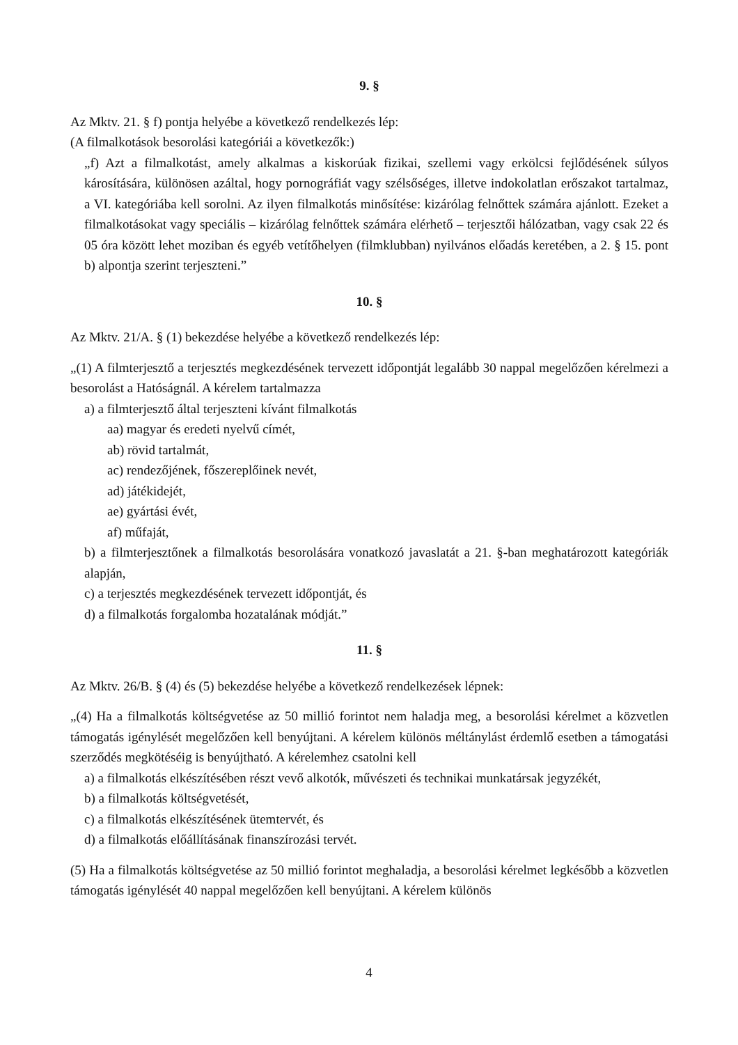9. §
Az Mktv. 21. § f) pontja helyébe a következő rendelkezés lép:
(A filmalkotások besorolási kategóriái a következők:)
„f) Azt a filmalkotást, amely alkalmas a kiskorúak fizikai, szellemi vagy erkölcsi fejlődésének súlyos károsítására, különösen azáltal, hogy pornográfiát vagy szélsőséges, illetve indokolatlan erőszakot tartalmaz, a VI. kategóriába kell sorolni. Az ilyen filmalkotás minősítése: kizárólag felnőttek számára ajánlott. Ezeket a filmalkotásokat vagy speciális – kizárólag felnőttek számára elérhető – terjesztői hálózatban, vagy csak 22 és 05 óra között lehet moziban és egyéb vetítőhelyen (filmklubban) nyilvános előadás keretében, a 2. § 15. pont b) alpontja szerint terjeszteni.”
10. §
Az Mktv. 21/A. § (1) bekezdése helyébe a következő rendelkezés lép:
„(1) A filmterjesztő a terjesztés megkezdésének tervezett időpontját legalább 30 nappal megelőzően kérelmezi a besorolást a Hatóságnál. A kérelem tartalmazza
a) a filmterjesztő által terjeszteni kívánt filmalkotás
aa) magyar és eredeti nyelvű címét,
ab) rövid tartalmát,
ac) rendezőjének, főszereplőinek nevét,
ad) játékidejét,
ae) gyártási évét,
af) műfaját,
b) a filmterjesztőnek a filmalkotás besorolására vonatkozó javaslatát a 21. §-ban meghatározott kategóriák alapján,
c) a terjesztés megkezdésének tervezett időpontját, és
d) a filmalkotás forgalomba hozatalának módját.”
11. §
Az Mktv. 26/B. § (4) és (5) bekezdése helyébe a következő rendelkezések lépnek:
„(4) Ha a filmalkotás költségvetése az 50 millió forintot nem haladja meg, a besorolási kérelmet a közvetlen támogatás igénylését megelőzően kell benyújtani. A kérelem különös méltánylást érdemlő esetben a támogatási szerződés megkötéséig is benyújtható. A kérelemhez csatolni kell
a) a filmalkotás elkészítésében részt vevő alkotók, művészeti és technikai munkatársak jegyzékét,
b) a filmalkotás költségvetését,
c) a filmalkotás elkészítésének ütemtervét, és
d) a filmalkotás előállításának finanszírozási tervét.
(5) Ha a filmalkotás költségvetése az 50 millió forintot meghaladja, a besorolási kérelmet legkésőbb a közvetlen támogatás igénylését 40 nappal megelőzően kell benyújtani. A kérelem különös
4